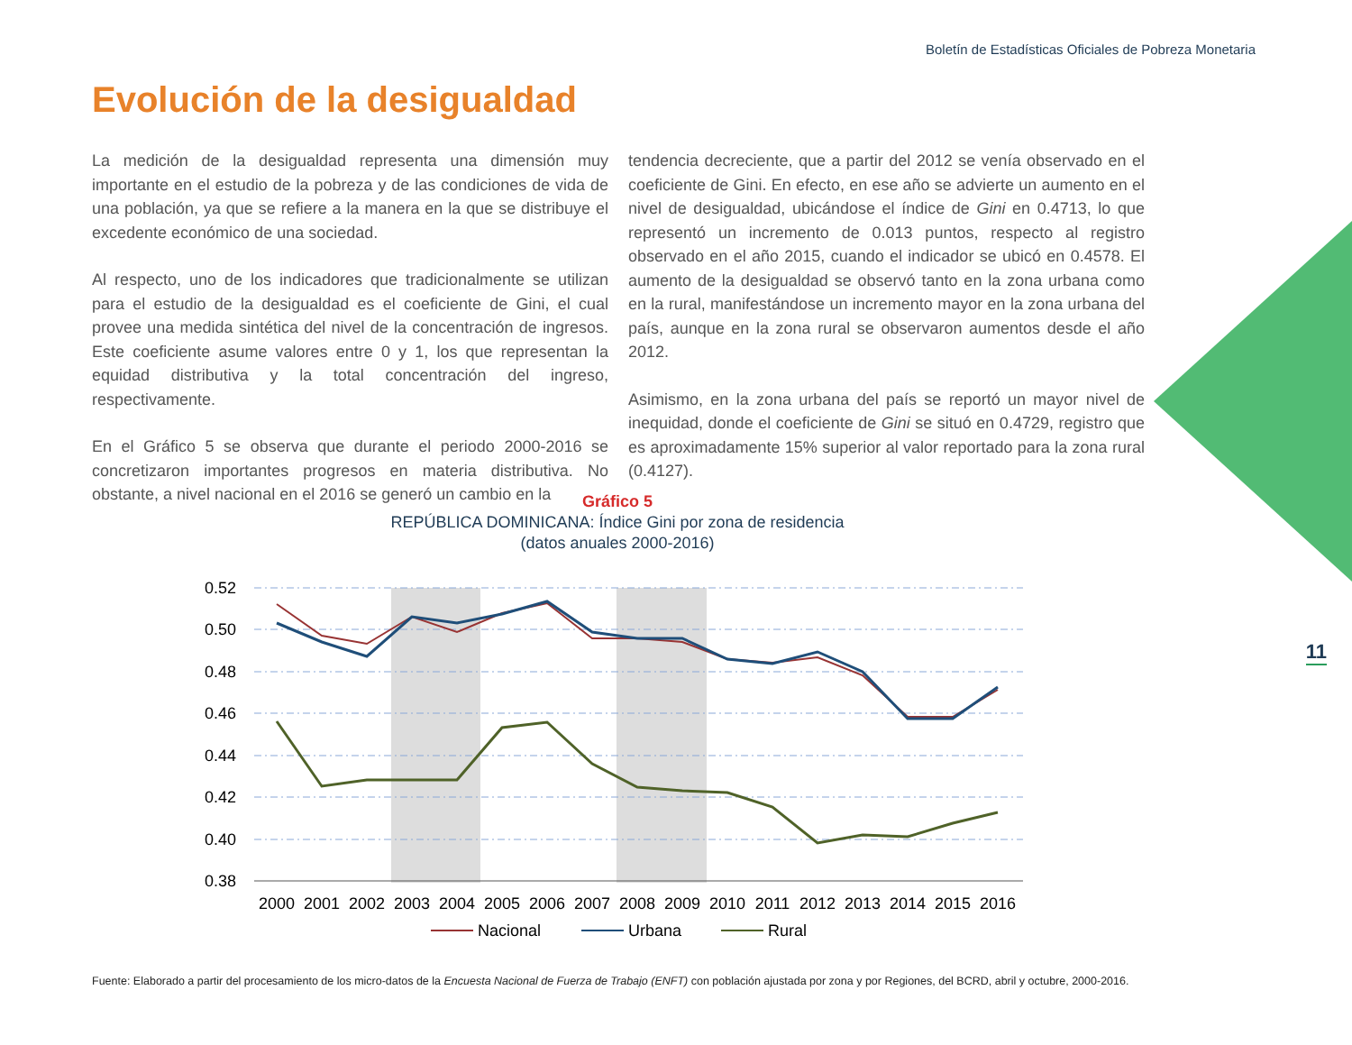Boletín de Estadísticas Oficiales de Pobreza Monetaria
Evolución de la desigualdad
La medición de la desigualdad representa una dimensión muy importante en el estudio de la pobreza y de las condiciones de vida de una población, ya que se refiere a la manera en la que se distribuye el excedente económico de una sociedad.
Al respecto, uno de los indicadores que tradicionalmente se utilizan para el estudio de la desigualdad es el coeficiente de Gini, el cual provee una medida sintética del nivel de la concentración de ingresos. Este coeficiente asume valores entre 0 y 1, los que representan la equidad distributiva y la total concentración del ingreso, respectivamente.
En el Gráfico 5 se observa que durante el periodo 2000-2016 se concretizaron importantes progresos en materia distributiva. No obstante, a nivel nacional en el 2016 se generó un cambio en la
tendencia decreciente, que a partir del 2012 se venía observado en el coeficiente de Gini. En efecto, en ese año se advierte un aumento en el nivel de desigualdad, ubicándose el índice de Gini en 0.4713, lo que representó un incremento de 0.013 puntos, respecto al registro observado en el año 2015, cuando el indicador se ubicó en 0.4578. El aumento de la desigualdad se observó tanto en la zona urbana como en la rural, manifestándose un incremento mayor en la zona urbana del país, aunque en la zona rural se observaron aumentos desde el año 2012.
Asimismo, en la zona urbana del país se reportó un mayor nivel de inequidad, donde el coeficiente de Gini se situó en 0.4729, registro que es aproximadamente 15% superior al valor reportado para la zona rural (0.4127).
11
Gráfico 5
REPÚBLICA DOMINICANA: Índice Gini por zona de residencia
(datos anuales 2000-2016)
0.52
0.50
0.48
0.46
0.44
0.42
0.40
0.38
2000
2001
2002
2003
2004
2005
2006
2007
2008
2009
2010
2011
2012
2013
2014
2015
2016
Nacional
Urbana
Rural
Fuente: Elaborado a partir del procesamiento de los micro-datos de la Encuesta Nacional de Fuerza de Trabajo (ENFT) con población ajustada por zona y por Regiones, del BCRD, abril y octubre, 2000-2016.